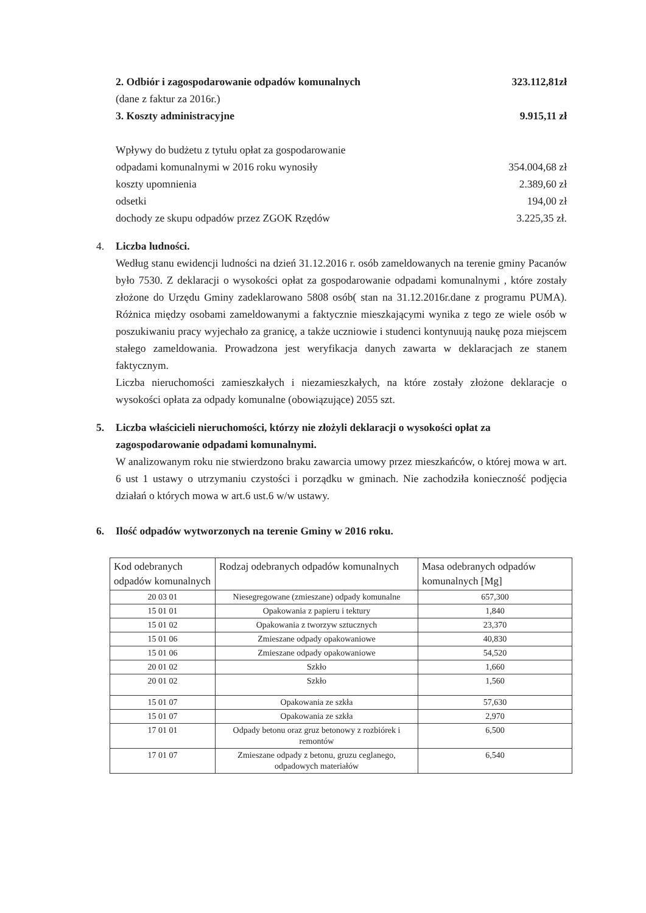2. Odbiór i zagospodarowanie odpadów komunalnych 323.112,81zł
(dane z faktur za 2016r.)
3. Koszty administracyjne 9.915,11 zł
Wpływy do budżetu z tytułu opłat za gospodarowanie
odpadami komunalnymi w 2016 roku wynosiły 354.004,68 zł
koszty upomnienia 2.389,60 zł
odsetki 194,00 zł
dochody ze skupu odpadów przez ZGOK Rzędów 3.225,35 zł.
4. Liczba ludności.
Według stanu ewidencji ludności na dzień 31.12.2016 r. osób zameldowanych na terenie gminy Pacanów było 7530. Z deklaracji o wysokości opłat za gospodarowanie odpadami komunalnymi , które zostały złożone do Urzędu Gminy zadeklarowano 5808 osób( stan na 31.12.2016r.dane z programu PUMA). Różnica między osobami zameldowanymi a faktycznie mieszkającymi wynika z tego ze wiele osób w poszukiwaniu pracy wyjechało za granicę, a także uczniowie i studenci kontynuują naukę poza miejscem stałego zameldowania. Prowadzona jest weryfikacja danych zawarta w deklaracjach ze stanem faktycznym.
Liczba nieruchomości zamieszkałych i niezamieszkałych, na które zostały złożone deklaracje o wysokości opłata za odpady komunalne (obowiązujące) 2055 szt.
5. Liczba właścicieli nieruchomości, którzy nie złożyli deklaracji o wysokości opłat za zagospodarowanie odpadami komunalnymi.
W analizowanym roku nie stwierdzono braku zawarcia umowy przez mieszkańców, o której mowa w art. 6 ust 1 ustawy o utrzymaniu czystości i porządku w gminach. Nie zachodziła konieczność podjęcia działań o których mowa w art.6 ust.6 w/w ustawy.
6. Ilość odpadów wytworzonych na terenie Gminy w 2016 roku.
| Kod odebranych odpadów komunalnych | Rodzaj odebranych odpadów komunalnych | Masa odebranych odpadów komunalnych [Mg] |
| --- | --- | --- |
| 20 03 01 | Niesegregowane (zmieszane) odpady komunalne | 657,300 |
| 15 01 01 | Opakowania z papieru i tektury | 1,840 |
| 15 01 02 | Opakowania z tworzyw sztucznych | 23,370 |
| 15 01 06 | Zmieszane odpady opakowaniowe | 40,830 |
| 15 01 06 | Zmieszane odpady opakowaniowe | 54,520 |
| 20 01 02 | Szkło | 1,660 |
| 20 01 02 | Szkło | 1,560 |
| 15 01 07 | Opakowania ze szkła | 57,630 |
| 15 01 07 | Opakowania ze szkła | 2,970 |
| 17 01 01 | Odpady betonu oraz gruz betonowy z rozbiórek i remontów | 6,500 |
| 17 01 07 | Zmieszane odpady z betonu, gruzu ceglanego, odpadowych materiałów | 6,540 |